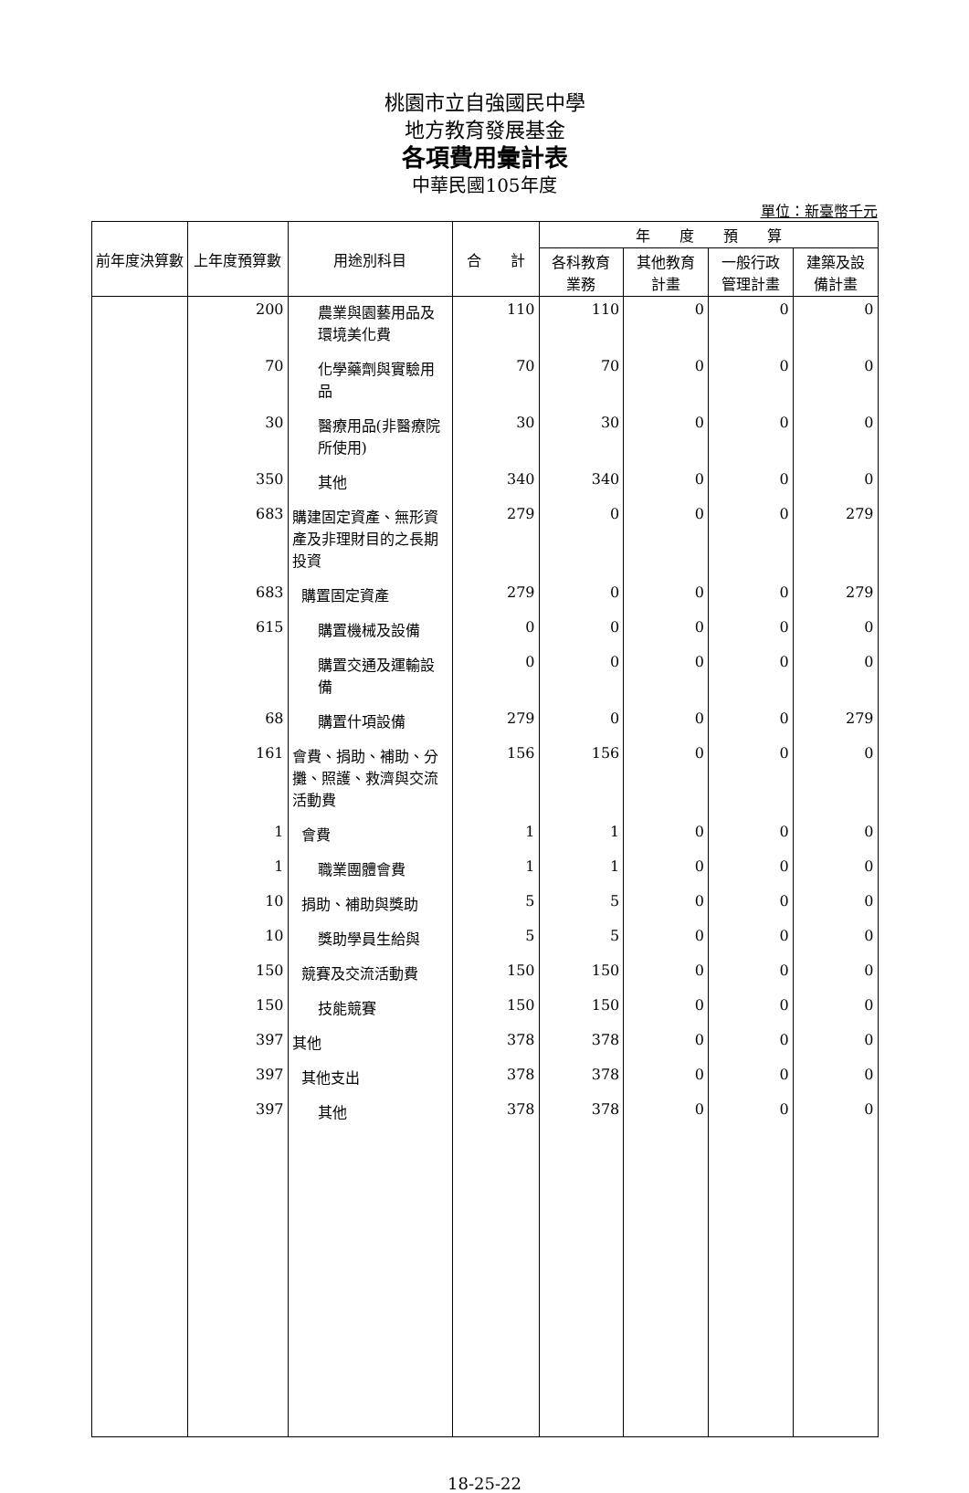桃園市立自強國民中學
地方教育發展基金
各項費用彙計表
中華民國105年度
單位：新臺幣千元
| 前年度決算數 | 上年度預算數 | 用途別科目 | 合 計 | 年 度 預 算 | | | |
| --- | --- | --- | --- | --- | --- | --- | --- |
| | | | | 各科教育 業務 | 其他教育 計畫 | 一般行政 管理計畫 | 建築及設 備計畫 |
| | 200 | 農業與園藝用品及環境美化費 | 110 | 110 | 0 | 0 | 0 |
| | 70 | 化學藥劑與實驗用品 | 70 | 70 | 0 | 0 | 0 |
| | 30 | 醫療用品(非醫療院所使用) | 30 | 30 | 0 | 0 | 0 |
| | 350 | 其他 | 340 | 340 | 0 | 0 | 0 |
| | 683 | 購建固定資產、無形資產及非理財目的之長期投資 | 279 | 0 | 0 | 0 | 279 |
| | 683 | 購置固定資產 | 279 | 0 | 0 | 0 | 279 |
| | 615 | 購置機械及設備 | 0 | 0 | 0 | 0 | 0 |
| | | 購置交通及運輸設備 | 0 | 0 | 0 | 0 | 0 |
| | 68 | 購置什項設備 | 279 | 0 | 0 | 0 | 279 |
| | 161 | 會費、捐助、補助、分攤、照護、救濟與交流活動費 | 156 | 156 | 0 | 0 | 0 |
| | 1 | 會費 | 1 | 1 | 0 | 0 | 0 |
| | 1 | 職業團體會費 | 1 | 1 | 0 | 0 | 0 |
| | 10 | 捐助、補助與獎助 | 5 | 5 | 0 | 0 | 0 |
| | 10 | 獎助學員生給與 | 5 | 5 | 0 | 0 | 0 |
| | 150 | 競賽及交流活動費 | 150 | 150 | 0 | 0 | 0 |
| | 150 | 技能競賽 | 150 | 150 | 0 | 0 | 0 |
| | 397 | 其他 | 378 | 378 | 0 | 0 | 0 |
| | 397 | 其他支出 | 378 | 378 | 0 | 0 | 0 |
| | 397 | 其他 | 378 | 378 | 0 | 0 | 0 |
18-25-22